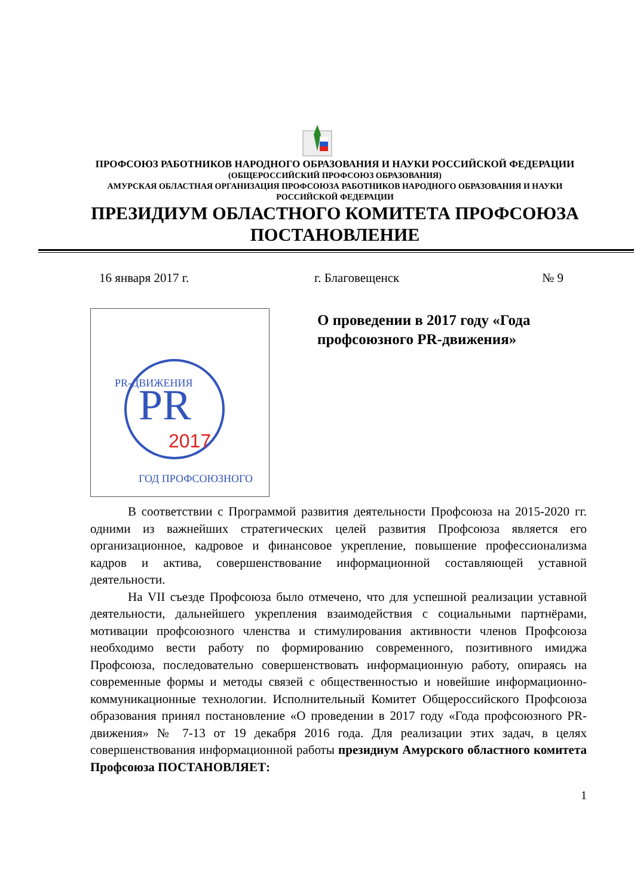ПРОФСОЮЗ РАБОТНИКОВ НАРОДНОГО ОБРАЗОВАНИЯ И НАУКИ РОССИЙСКОЙ ФЕДЕРАЦИИ
(ОБЩЕРОССИЙСКИЙ ПРОФСОЮЗ ОБРАЗОВАНИЯ)
АМУРСКАЯ ОБЛАСТНАЯ ОРГАНИЗАЦИЯ ПРОФСОЮЗА РАБОТНИКОВ НАРОДНОГО ОБРАЗОВАНИЯ И НАУКИ
РОССИЙСКОЙ ФЕДЕРАЦИИ
ПРЕЗИДИУМ ОБЛАСТНОГО КОМИТЕТА ПРОФСОЮЗА
ПОСТАНОВЛЕНИЕ
16 января 2017 г. г. Благовещенск № 9
PR
2017
PR-ДВИЖЕНИЯ
ГОД ПРОФСОЮЗНОГО
О проведении в 2017 году «Года профсоюзного PR-движения»
В соответствии с Программой развития деятельности Профсоюза на 2015-2020 гг. одними из важнейших стратегических целей развития Профсоюза является его организационное, кадровое и финансовое укрепление, повышение профессионализма кадров и актива, совершенствование информационной составляющей уставной деятельности.
На VII съезде Профсоюза было отмечено, что для успешной реализации уставной деятельности, дальнейшего укрепления взаимодействия с социальными партнёрами, мотивации профсоюзного членства и стимулирования активности членов Профсоюза необходимо вести работу по формированию современного, позитивного имиджа Профсоюза, последовательно совершенствовать информационную работу, опираясь на современные формы и методы связей с общественностью и новейшие информационно-коммуникационные технологии. Исполнительный Комитет Общероссийского Профсоюза образования принял постановление «О проведении в 2017 году «Года профсоюзного PR-движения» № 7-13 от 19 декабря 2016 года. Для реализации этих задач, в целях совершенствования информационной работы президиум Амурского областного комитета Профсоюза ПОСТАНОВЛЯЕТ:
1